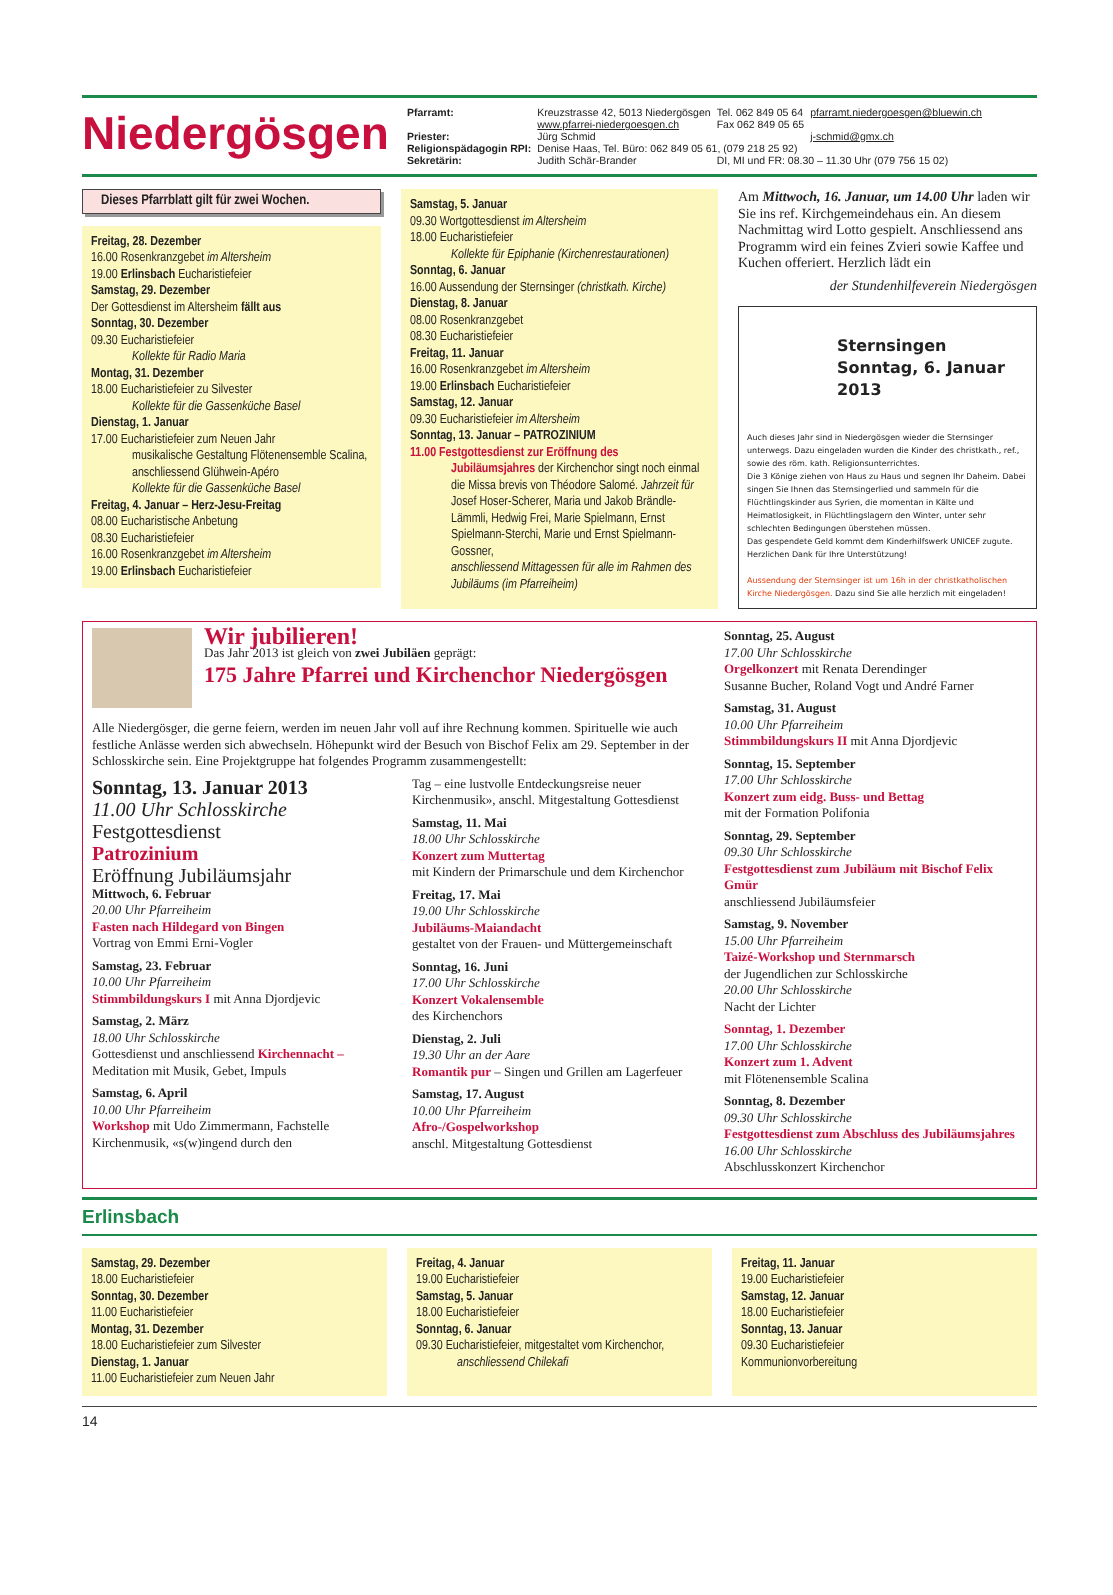Niedergösgen
| Pfarramt: | Kreuzstrasse 42, 5013 Niedergösgen www.pfarrei-niedergoesgen.ch | Tel. 062 849 05 64 Fax 062 849 05 65 | pfarramt.niedergoesgen@bluewin.ch |
| Priester: | Jürg Schmid | | j-schmid@gmx.ch |
| Religionspädagogin RPI: | Denise Haas, Tel. Büro: 062 849 05 61, (079 218 25 92) | | |
| Sekretärin: | Judith Schär-Brander | DI, MI und FR: 08.30 – 11.30 Uhr (079 756 15 02) | |
Dieses Pfarrblatt gilt für zwei Wochen.
Freitag, 28. Dezember
16.00 Rosenkranzgebet im Altersheim
19.00 Erlinsbach Eucharistiefeier
Samstag, 29. Dezember
Der Gottesdienst im Altersheim fällt aus
Sonntag, 30. Dezember
09.30 Eucharistiefeier
Kollekte für Radio Maria
Montag, 31. Dezember
18.00 Eucharistiefeier zu Silvester
Kollekte für die Gassenküche Basel
Dienstag, 1. Januar
17.00 Eucharistiefeier zum Neuen Jahr
musikalische Gestaltung Flötenensemble Scalina, anschliessend Glühwein-Apéro
Kollekte für die Gassenküche Basel
Freitag, 4. Januar – Herz-Jesu-Freitag
08.00 Eucharistische Anbetung
08.30 Eucharistiefeier
16.00 Rosenkranzgebet im Altersheim
19.00 Erlinsbach Eucharistiefeier
Samstag, 5. Januar
09.30 Wortgottesdienst im Altersheim
18.00 Eucharistiefeier
Kollekte für Epiphanie (Kirchenrestaurationen)
Sonntag, 6. Januar
16.00 Aussendung der Sternsinger (christkath. Kirche)
Dienstag, 8. Januar
08.00 Rosenkranzgebet
08.30 Eucharistiefeier
Freitag, 11. Januar
16.00 Rosenkranzgebet im Altersheim
19.00 Erlinsbach Eucharistiefeier
Samstag, 12. Januar
09.30 Eucharistiefeier im Altersheim
Sonntag, 13. Januar – PATROZINIUM
11.00 Festgottesdienst zur Eröffnung des
Jubiläumsjahres der Kirchenchor singt noch einmal die Missa brevis von Théodore Salomé. Jahrzeit für Josef Hoser-Scherer, Maria und Jakob Brändle-Lämmli, Hedwig Frei, Marie Spielmann, Ernst Spielmann-Sterchi, Marie und Ernst Spielmann-Gossner,
anschliessend Mittagessen für alle im Rahmen des Jubiläums (im Pfarreiheim)
Am Mittwoch, 16. Januar, um 14.00 Uhr laden wir Sie ins ref. Kirchgemeindehaus ein. An diesem Nachmittag wird Lotto gespielt. Anschliessend ans Programm wird ein feines Zvieri sowie Kaffee und Kuchen offeriert. Herzlich lädt ein
der Stundenhilfeverein Niedergösgen
Sternsingen
Sonntag, 6. Januar 2013
Auch dieses Jahr sind in Niedergösgen wieder die Sternsinger unterwegs. Dazu eingeladen wurden die Kinder des christkath., ref., sowie des röm. kath. Religionsunterrichtes.
Die 3 Könige ziehen von Haus zu Haus und segnen Ihr Daheim. Dabei singen Sie Ihnen das Sternsingerlied und sammeln für die Flüchtlingskinder aus Syrien, die momentan in Kälte und Heimatlosigkeit, in Flüchtlingslagern den Winter, unter sehr schlechten Bedingungen überstehen müssen.
Das gespendete Geld kommt dem Kinderhilfswerk UNICEF zugute.
Herzlichen Dank für Ihre Unterstützung!
Aussendung der Sternsinger ist um 16h in der christkatholischen Kirche Niedergösgen. Dazu sind Sie alle herzlich mit eingeladen!
Wir jubilieren!
Das Jahr 2013 ist gleich von zwei Jubiläen geprägt:
175 Jahre Pfarrei und Kirchenchor Niedergösgen
Alle Niedergösger, die gerne feiern, werden im neuen Jahr voll auf ihre Rechnung kommen. Spirituelle wie auch festliche Anlässe werden sich abwechseln. Höhepunkt wird der Besuch von Bischof Felix am 29. September in der Schlosskirche sein. Eine Projektgruppe hat folgendes Programm zusammengestellt:
Sonntag, 13. Januar 2013
11.00 Uhr Schlosskirche
Festgottesdienst
Patrozinium
Eröffnung Jubiläumsjahr
Mittwoch, 6. Februar
20.00 Uhr Pfarreiheim
Fasten nach Hildegard von Bingen
Vortrag von Emmi Erni-Vogler
Samstag, 23. Februar
10.00 Uhr Pfarreiheim
Stimmbildungskurs I mit Anna Djordjevic
Samstag, 2. März
18.00 Uhr Schlosskirche
Gottesdienst und anschliessend Kirchennacht – Meditation mit Musik, Gebet, Impuls
Samstag, 6. April
10.00 Uhr Pfarreiheim
Workshop mit Udo Zimmermann, Fachstelle Kirchenmusik, «s(w)ingend durch den
Tag – eine lustvolle Entdeckungsreise neuer Kirchenmusik», anschl. Mitgestaltung Gottesdienst
Samstag, 11. Mai
18.00 Uhr Schlosskirche
Konzert zum Muttertag
mit Kindern der Primarschule und dem Kirchenchor
Freitag, 17. Mai
19.00 Uhr Schlosskirche
Jubiläums-Maiandacht
gestaltet von der Frauen- und Müttergemeinschaft
Sonntag, 16. Juni
17.00 Uhr Schlosskirche
Konzert Vokalensemble
des Kirchenchors
Dienstag, 2. Juli
19.30 Uhr an der Aare
Romantik pur – Singen und Grillen am Lagerfeuer
Samstag, 17. August
10.00 Uhr Pfarreiheim
Afro-/Gospelworkshop
anschl. Mitgestaltung Gottesdienst
Sonntag, 25. August
17.00 Uhr Schlosskirche
Orgelkonzert mit Renata Derendinger
Susanne Bucher, Roland Vogt und André Farner
Samstag, 31. August
10.00 Uhr Pfarreiheim
Stimmbildungskurs II mit Anna Djordjevic
Sonntag, 15. September
17.00 Uhr Schlosskirche
Konzert zum eidg. Buss- und Bettag
mit der Formation Polifonia
Sonntag, 29. September
09.30 Uhr Schlosskirche
Festgottesdienst zum Jubiläum mit Bischof Felix Gmür
anschliessend Jubiläumsfeier
Samstag, 9. November
15.00 Uhr Pfarreiheim
Taizé-Workshop und Sternmarsch
der Jugendlichen zur Schlosskirche
20.00 Uhr Schlosskirche
Nacht der Lichter
Sonntag, 1. Dezember
17.00 Uhr Schlosskirche
Konzert zum 1. Advent
mit Flötenensemble Scalina
Sonntag, 8. Dezember
09.30 Uhr Schlosskirche
Festgottesdienst zum Abschluss des Jubiläumsjahres
16.00 Uhr Schlosskirche
Abschlusskonzert Kirchenchor
Erlinsbach
Samstag, 29. Dezember
18.00 Eucharistiefeier
Sonntag, 30. Dezember
11.00 Eucharistiefeier
Montag, 31. Dezember
18.00 Eucharistiefeier zum Silvester
Dienstag, 1. Januar
11.00 Eucharistiefeier zum Neuen Jahr
Freitag, 4. Januar
19.00 Eucharistiefeier
Samstag, 5. Januar
18.00 Eucharistiefeier
Sonntag, 6. Januar
09.30 Eucharistiefeier, mitgestaltet vom Kirchenchor,
anschliessend Chilekafi
Freitag, 11. Januar
19.00 Eucharistiefeier
Samstag, 12. Januar
18.00 Eucharistiefeier
Sonntag, 13. Januar
09.30 Eucharistiefeier
Kommunionvorbereitung
14